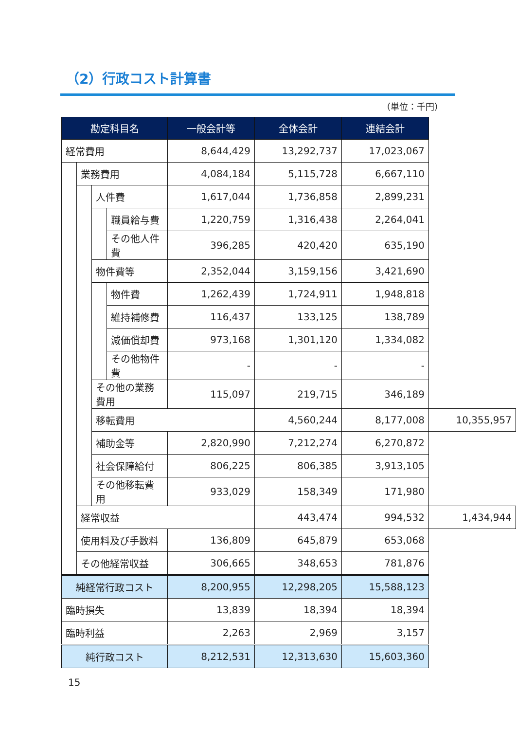（2）行政コスト計算書
（単位：千円）
| 勘定科目名 | | | | 一般会計等 | 全体会計 | 連結会計 | |
| --- | --- | --- | --- | --- | --- | --- | --- |
| 経常費用 | | | | 8,644,429 | 13,292,737 | 17,023,067 | |
| | 業務費用 | | | 4,084,184 | 5,115,728 | 6,667,110 | |
| | | 人件費 | | 1,617,044 | 1,736,858 | 2,899,231 | |
| | | | 職員給与費 | 1,220,759 | 1,316,438 | 2,264,041 | |
| | | | その他人件費 | 396,285 | 420,420 | 635,190 | |
| | | 物件費等 | | 2,352,044 | 3,159,156 | 3,421,690 | |
| | | | 物件費 | 1,262,439 | 1,724,911 | 1,948,818 | |
| | | | 維持補修費 | 116,437 | 133,125 | 138,789 | |
| | | | 減価償却費 | 973,168 | 1,301,120 | 1,334,082 | |
| | | | その他物件費 | - | - | - | |
| | | その他の業務費用 | | 115,097 | 219,715 | 346,189 | |
| | | 移転費用 | | | 4,560,244 | 8,177,008 | 10,355,957 |
| | | 補助金等 | | 2,820,990 | 7,212,274 | 6,270,872 | |
| | | 社会保障給付 | | 806,225 | 806,385 | 3,913,105 | |
| | | その他移転費用 | | 933,029 | 158,349 | 171,980 | |
| | 経常収益 | | | | 443,474 | 994,532 | 1,434,944 |
| | 使用料及び手数料 | | | 136,809 | 645,879 | 653,068 | |
| | その他経常収益 | | | 306,665 | 348,653 | 781,876 | |
| 純経常行政コスト | | | | 8,200,955 | 12,298,205 | 15,588,123 | |
| 臨時損失 | | | | 13,839 | 18,394 | 18,394 | |
| 臨時利益 | | | | 2,263 | 2,969 | 3,157 | |
| 純行政コスト | | | | 8,212,531 | 12,313,630 | 15,603,360 | |
15